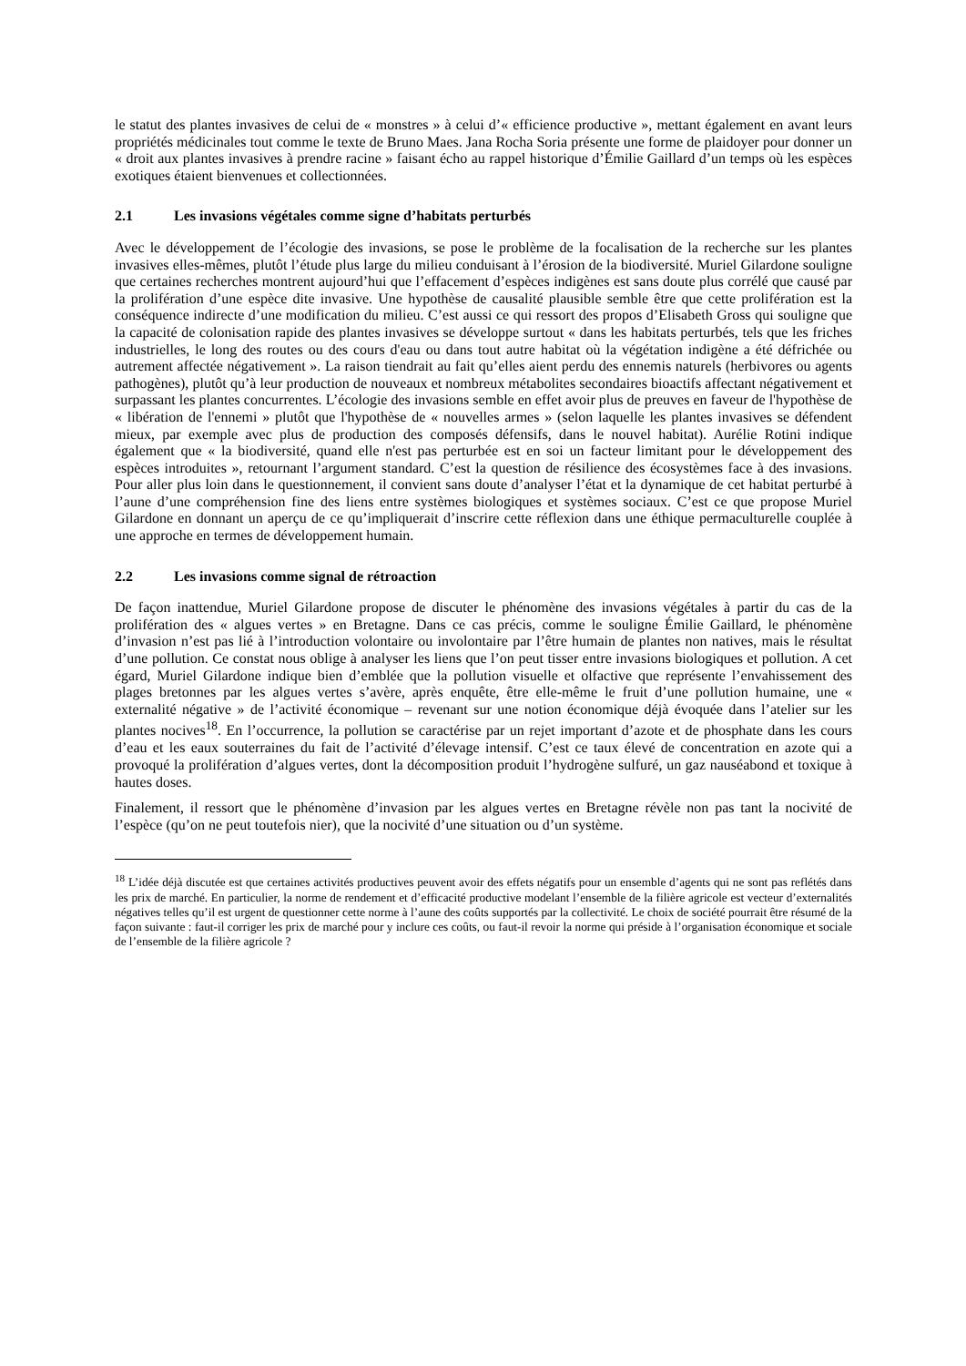le statut des plantes invasives de celui de « monstres » à celui d’« efficience productive », mettant également en avant leurs propriétés médicinales tout comme le texte de Bruno Maes. Jana Rocha Soria présente une forme de plaidoyer pour donner un « droit aux plantes invasives à prendre racine » faisant écho au rappel historique d’Émilie Gaillard d’un temps où les espèces exotiques étaient bienvenues et collectionnées.
2.1 Les invasions végétales comme signe d’habitats perturbés
Avec le développement de l’écologie des invasions, se pose le problème de la focalisation de la recherche sur les plantes invasives elles-mêmes, plutôt l’étude plus large du milieu conduisant à l’érosion de la biodiversité. Muriel Gilardone souligne que certaines recherches montrent aujourd’hui que l’effacement d’espèces indigènes est sans doute plus corrélé que causé par la prolifération d’une espèce dite invasive. Une hypothèse de causalité plausible semble être que cette prolifération est la conséquence indirecte d’une modification du milieu. C’est aussi ce qui ressort des propos d’Elisabeth Gross qui souligne que la capacité de colonisation rapide des plantes invasives se développe surtout « dans les habitats perturbés, tels que les friches industrielles, le long des routes ou des cours d'eau ou dans tout autre habitat où la végétation indigène a été défrichée ou autrement affectée négativement ». La raison tiendrait au fait qu’elles aient perdu des ennemis naturels (herbivores ou agents pathogènes), plutôt qu’à leur production de nouveaux et nombreux métabolites secondaires bioactifs affectant négativement et surpassant les plantes concurrentes. L’écologie des invasions semble en effet avoir plus de preuves en faveur de l'hypothèse de « libération de l'ennemi » plutôt que l'hypothèse de « nouvelles armes » (selon laquelle les plantes invasives se défendent mieux, par exemple avec plus de production des composés défensifs, dans le nouvel habitat). Aurélie Rotini indique également que « la biodiversité, quand elle n'est pas perturbée est en soi un facteur limitant pour le développement des espèces introduites », retournant l’argument standard. C’est la question de résilience des écosystèmes face à des invasions. Pour aller plus loin dans le questionnement, il convient sans doute d’analyser l’état et la dynamique de cet habitat perturbé à l’aune d’une compréhension fine des liens entre systèmes biologiques et systèmes sociaux. C’est ce que propose Muriel Gilardone en donnant un aperçu de ce qu’impliquerait d’inscrire cette réflexion dans une éthique permaculturelle couplée à une approche en termes de développement humain.
2.2 Les invasions comme signal de rétroaction
De façon inattendue, Muriel Gilardone propose de discuter le phénomène des invasions végétales à partir du cas de la prolifération des « algues vertes » en Bretagne. Dans ce cas précis, comme le souligne Émilie Gaillard, le phénomène d’invasion n’est pas lié à l’introduction volontaire ou involontaire par l’être humain de plantes non natives, mais le résultat d’une pollution. Ce constat nous oblige à analyser les liens que l’on peut tisser entre invasions biologiques et pollution. A cet égard, Muriel Gilardone indique bien d’emblée que la pollution visuelle et olfactive que représente l’envahissement des plages bretonnes par les algues vertes s’avère, après enquête, être elle-même le fruit d’une pollution humaine, une « externalité négative » de l’activité économique – revenant sur une notion économique déjà évoquée dans l’atelier sur les plantes nocives<sup>18</sup>. En l’occurrence, la pollution se caractérise par un rejet important d’azote et de phosphate dans les cours d’eau et les eaux souterraines du fait de l’activité d’élevage intensif. C’est ce taux élevé de concentration en azote qui a provoqué la prolifération d’algues vertes, dont la décomposition produit l’hydrogène sulfuré, un gaz nauséabond et toxique à hautes doses.
Finalement, il ressort que le phénomène d’invasion par les algues vertes en Bretagne révèle non pas tant la nocivité de l’espèce (qu’on ne peut toutefois nier), que la nocivité d’une situation ou d’un système.
<sup>18</sup> L’idée déjà discutée est que certaines activités productives peuvent avoir des effets négatifs pour un ensemble d’agents qui ne sont pas reflétés dans les prix de marché. En particulier, la norme de rendement et d’efficacité productive modelant l’ensemble de la filière agricole est vecteur d’externalités négatives telles qu’il est urgent de questionner cette norme à l’aune des coûts supportés par la collectivité. Le choix de société pourrait être résumé de la façon suivante : faut-il corriger les prix de marché pour y inclure ces coûts, ou faut-il revoir la norme qui préside à l’organisation économique et sociale de l’ensemble de la filière agricole ?